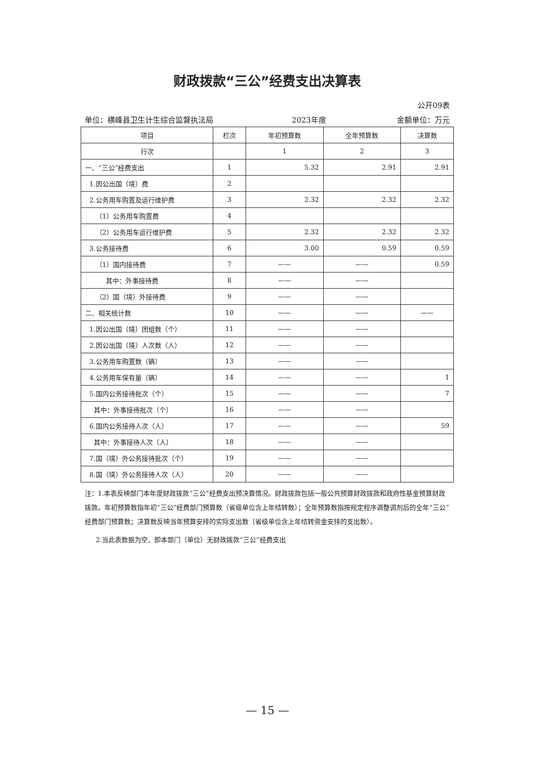财政拨款“三公”经费支出决算表
公开09表
单位：横峰县卫生计生综合监督执法局 2023年度 金额单位：万元
| 项目 | 栏次 | 年初预算数 | 全年预算数 | 决算数 |
| --- | --- | --- | --- | --- |
| 行次 | | 1 | 2 | 3 |
| 一、“三公”经费支出 | 1 | 5.32 | 2.91 | 2.91 |
| 1.因公出国（境）费 | 2 | | | |
| 2.公务用车购置及运行维护费 | 3 | 2.32 | 2.32 | 2.32 |
| （1）公务用车购置费 | 4 | | | |
| （2）公务用车运行维护费 | 5 | 2.32 | 2.32 | 2.32 |
| 3.公务接待费 | 6 | 3.00 | 0.59 | 0.59 |
| （1）国内接待费 | 7 | —— | —— | 0.59 |
| 其中：外事接待费 | 8 | —— | —— | |
| （2）国（境）外接待费 | 9 | —— | —— | |
| 二、相关统计数 | 10 | —— | —— | —— |
| 1.因公出国（境）团组数（个） | 11 | —— | —— | |
| 2.因公出国（境）人次数（人） | 12 | —— | —— | |
| 3.公务用车购置数（辆） | 13 | —— | —— | |
| 4.公务用车保有量（辆） | 14 | —— | —— | 1 |
| 5.国内公务接待批次（个） | 15 | —— | —— | 7 |
| 其中：外事接待批次（个） | 16 | —— | —— | |
| 6.国内公务接待人次（人） | 17 | —— | —— | 59 |
| 其中：外事接待人次（人） | 18 | —— | —— | |
| 7.国（境）外公务接待批次（个） | 19 | —— | —— | |
| 8.国（境）外公务接待人次（人） | 20 | —— | —— | |
注：1.本表反映部门本年度财政拨款“三公”经费支出预决算情况。财政拨款包括一般公共预算财政拨款和政府性基金预算财政拨款。年初预算数指年初“三公”经费部门预算数（省级单位含上年结转数）；全年预算数指按规定程序调整调剂后的全年“三公”经费部门预算数；决算数反映当年预算安排的实际支出数（省级单位含上年结转资金安排的支出数）。
2.当此表数据为空，即本部门（单位）无财政拨款“三公”经费支出
— 15 —